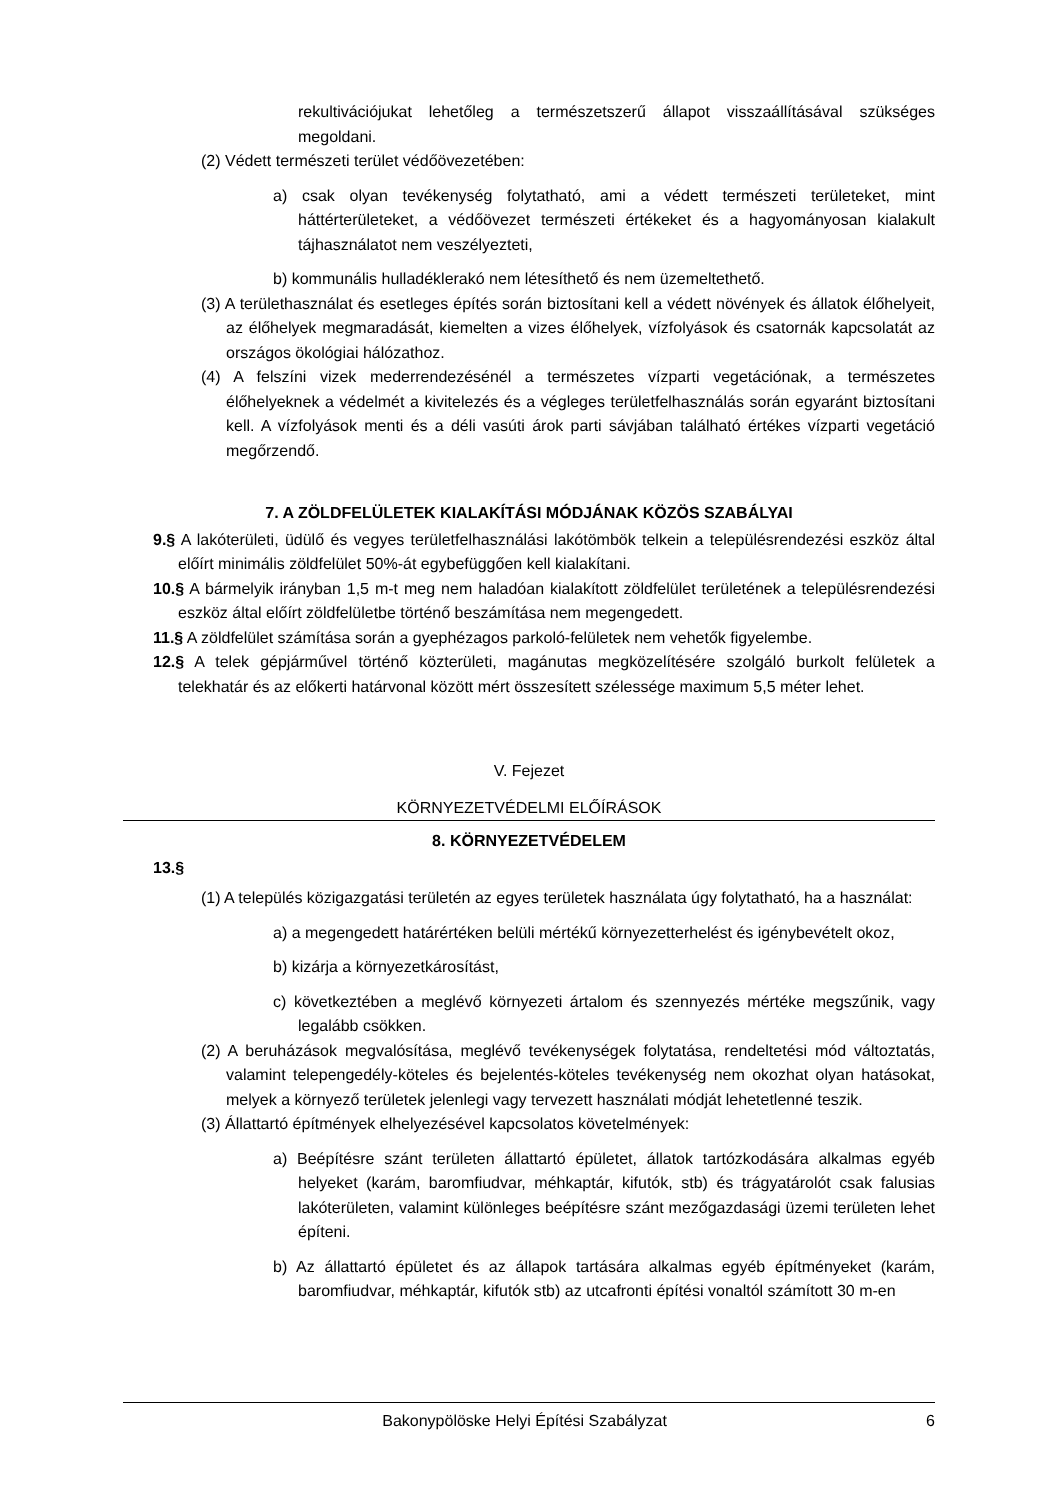rekultivációjukat lehetőleg a természetszerű állapot visszaállításával szükséges megoldani.
(2) Védett természeti terület védőövezetében:
a) csak olyan tevékenység folytatható, ami a védett természeti területeket, mint háttérterületeket, a védőövezet természeti értékeket és a hagyományosan kialakult tájhasználatot nem veszélyezteti,
b) kommunális hulladéklerakó nem létesíthető és nem üzemeltethető.
(3) A területhasználat és esetleges építés során biztosítani kell a védett növények és állatok élőhelyeit, az élőhelyek megmaradását, kiemelten a vizes élőhelyek, vízfolyások és csatornák kapcsolatát az országos ökológiai hálózathoz.
(4) A felszíni vizek mederrendezésénél a természetes vízparti vegetációnak, a természetes élőhelyeknek a védelmét a kivitelezés és a végleges területfelhasználás során egyaránt biztosítani kell. A vízfolyások menti és a déli vasúti árok parti sávjában található értékes vízparti vegetáció megőrzendő.
7. A ZÖLDFELÜLETEK KIALAKÍTÁSI MÓDJÁNAK KÖZÖS SZABÁLYAI
9.§ A lakóterületi, üdülő és vegyes területfelhasználási lakótömbök telkein a településrendezési eszköz által előírt minimális zöldfelület 50%-át egybefüggően kell kialakítani.
10.§ A bármelyik irányban 1,5 m-t meg nem haladóan kialakított zöldfelület területének a településrendezési eszköz által előírt zöldfelületbe történő beszámítása nem megengedett.
11.§ A zöldfelület számítása során a gyephézagos parkoló-felületek nem vehetők figyelembe.
12.§ A telek gépjárművel történő közterületi, magánutas megközelítésére szolgáló burkolt felületek a telekhatár és az előkerti határvonal között mért összesített szélessége maximum 5,5 méter lehet.
V. Fejezet
KÖRNYEZETVÉDELMI ELŐÍRÁSOK
8. KÖRNYEZETVÉDELEM
13.§
(1) A település közigazgatási területén az egyes területek használata úgy folytatható, ha a használat:
a) a megengedett határértéken belüli mértékű környezetterhelést és igénybevételt okoz,
b) kizárja a környezetkárosítást,
c) következtében a meglévő környezeti ártalom és szennyezés mértéke megszűnik, vagy legalább csökken.
(2) A beruházások megvalósítása, meglévő tevékenységek folytatása, rendeltetési mód változtatás, valamint telepengedély-köteles és bejelentés-köteles tevékenység nem okozhat olyan hatásokat, melyek a környező területek jelenlegi vagy tervezett használati módját lehetetlenné teszik.
(3) Állattartó építmények elhelyezésével kapcsolatos követelmények:
a) Beépítésre szánt területen állattartó épületet, állatok tartózkodására alkalmas egyéb helyeket (karám, baromfiudvar, méhkaptár, kifutók, stb) és trágyatárolót csak falusias lakóterületen, valamint különleges beépítésre szánt mezőgazdasági üzemi területen lehet építeni.
b) Az állattartó épületet és az állapok tartására alkalmas egyéb építményeket (karám, baromfiudvar, méhkaptár, kifutók stb) az utcafronti építési vonaltól számított 30 m-en
Bakonypölöske Helyi Építési Szabályzat 6